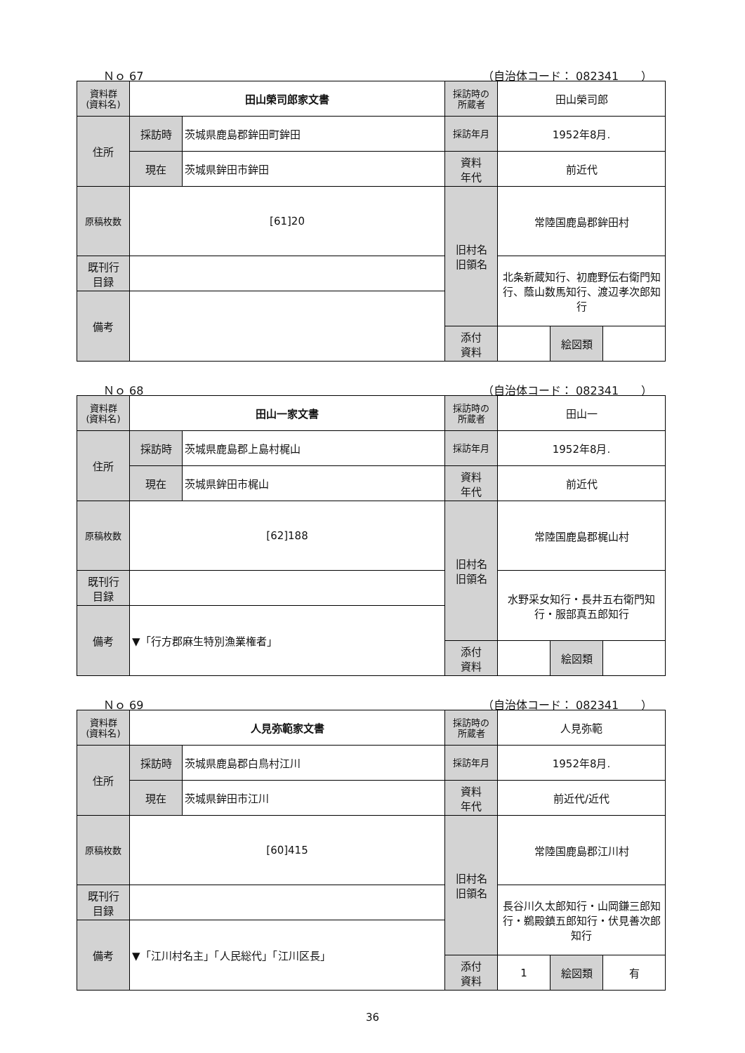Ｎｏ 67 （自治体コード： 082341　　）
| 資料群 (資料名) | 田山榮司郎家文書 | | 採訪時の 所蔵者 | 田山榮司郎 | | |
| 住所 | 採訪時 | 茨城県鹿島郡鉾田町鉾田 | 採訪年月 | 1952年8月. | | |
| | 現在 | 茨城県鉾田市鉾田 | 資料 年代 | 前近代 | | |
| 原稿枚数 | [61]20 | | 旧村名 旧領名 | 常陸国鹿島郡鉾田村 | | |
| 既刊行 目録 | | | | 北条新蔵知行、初鹿野伝右衛門知行、蔭山数馬知行、渡辺孝次郎知行 | | |
| 備考 | | | | | | |
| | | | 添付 資料 | | 絵図類 | |
Ｎｏ 68 （自治体コード： 082341　　）
| 資料群 (資料名) | 田山一家文書 | | 採訪時の 所蔵者 | 田山一 | | |
| 住所 | 採訪時 | 茨城県鹿島郡上島村梶山 | 採訪年月 | 1952年8月. | | |
| | 現在 | 茨城県鉾田市梶山 | 資料 年代 | 前近代 | | |
| 原稿枚数 | [62]188 | | 旧村名 旧領名 | 常陸国鹿島郡梶山村 | | |
| 既刊行 目録 | | | | 水野采女知行・長井五右衛門知行・服部真五郎知行 | | |
| 備考 | ▼「行方郡麻生特別漁業権者」 | | | | | |
| | | | 添付 資料 | | 絵図類 | |
Ｎｏ 69 （自治体コード： 082341　　）
| 資料群 (資料名) | 人見弥範家文書 | | 採訪時の 所蔵者 | 人見弥範 | | |
| 住所 | 採訪時 | 茨城県鹿島郡白鳥村江川 | 採訪年月 | 1952年8月. | | |
| | 現在 | 茨城県鉾田市江川 | 資料 年代 | 前近代/近代 | | |
| 原稿枚数 | [60]415 | | 旧村名 旧領名 | 常陸国鹿島郡江川村 | | |
| 既刊行 目録 | | | | 長谷川久太郎知行・山岡鎌三郎知行・鵜殿鎮五郎知行・伏見善次郎知行 | | |
| 備考 | ▼「江川村名主」「人民総代」「江川区長」 | | | | | |
| | | | 添付 資料 | 1 | 絵図類 | 有 |
36